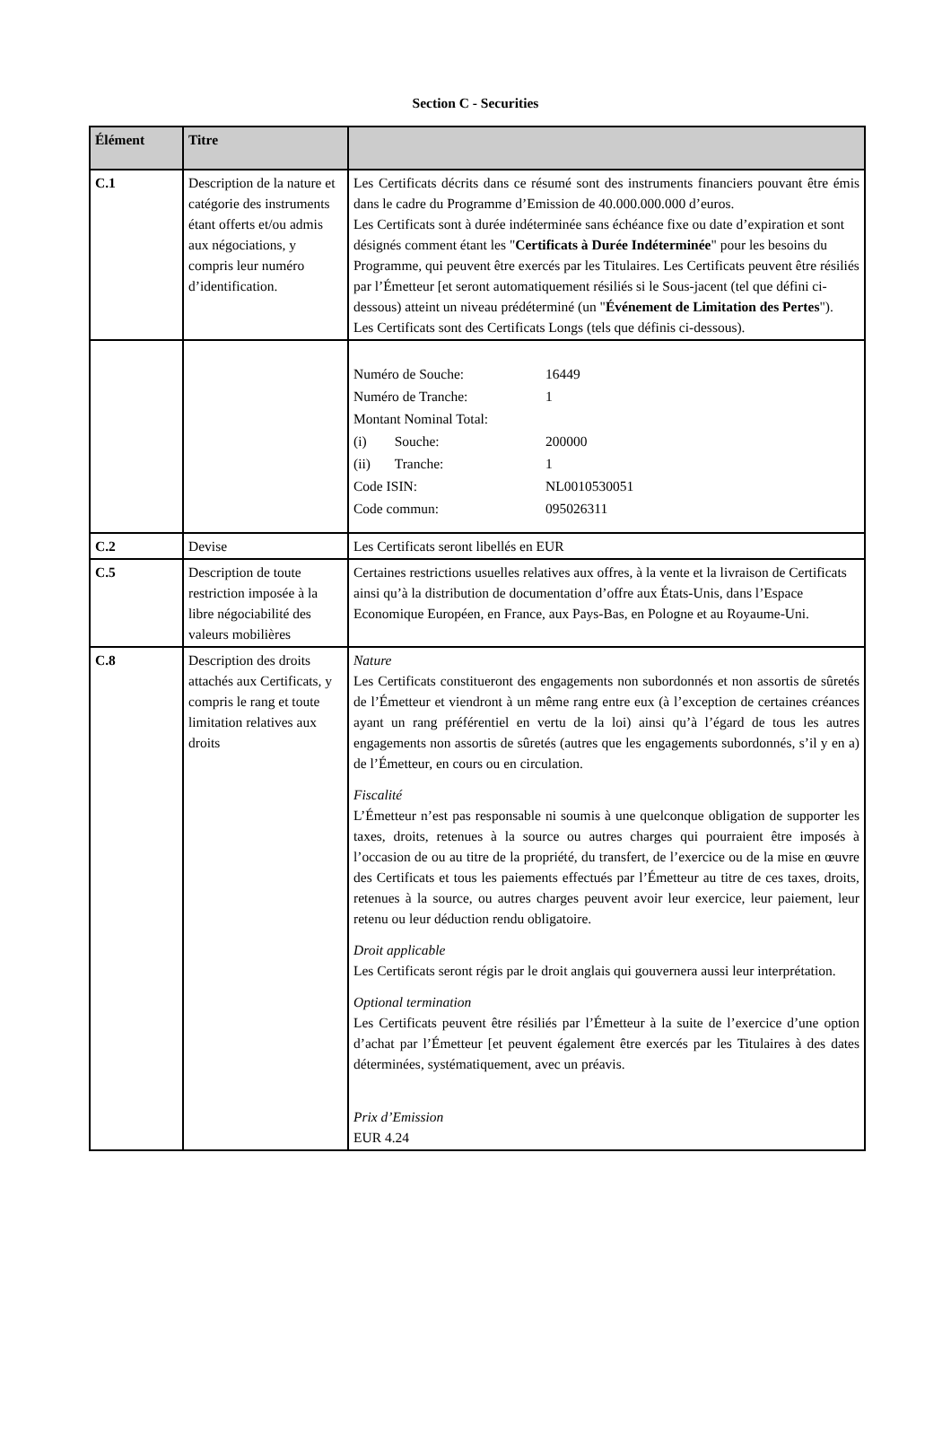Section C - Securities
| Élément | Titre | |
| --- | --- | --- |
| C.1 | Description de la nature et catégorie des instruments étant offerts et/ou admis aux négociations, y compris leur numéro d’identification. | Les Certificats décrits dans ce résumé sont des instruments financiers pouvant être émis dans le cadre du Programme d’Emission de 40.000.000.000 d’euros. Les Certificats sont à durée indéterminée sans échéance fixe ou date d’expiration et sont désignés comment étant les " Certificats à Durée Indéterminée " pour les besoins du Programme, qui peuvent être exercés par les Titulaires. Les Certificats peuvent être résiliés par l’Émetteur [et seront automatiquement résiliés si le Sous-jacent (tel que défini ci-dessous) atteint un niveau prédéterminé (un " Événement de Limitation des Pertes "). Les Certificats sont des Certificats Longs (tels que définis ci-dessous). |
| | | / Numéro de Souche: / 16449 / / Numéro de Tranche: / 1 / / Montant Nominal Total: / / / (i) Souche: / 200000 / / (ii) Tranche: / 1 / / Code ISIN: / NL0010530051 / / Code commun: / 095026311 / |
| C.2 | Devise | Les Certificats seront libellés en EUR |
| C.5 | Description de toute restriction imposée à la libre négociabilité des valeurs mobilières | Certaines restrictions usuelles relatives aux offres, à la vente et la livraison de Certificats ainsi qu’à la distribution de documentation d’offre aux États-Unis, dans l’Espace Economique Européen, en France, aux Pays-Bas, en Pologne et au Royaume-Uni. |
| C.8 | Description des droits attachés aux Certificats, y compris le rang et toute limitation relatives aux droits | Nature Les Certificats constitueront des engagements non subordonnés et non assortis de sûretés de l’Émetteur et viendront à un même rang entre eux (à l’exception de certaines créances ayant un rang préférentiel en vertu de la loi) ainsi qu’à l’égard de tous les autres engagements non assortis de sûretés (autres que les engagements subordonnés, s’il y en a) de l’Émetteur, en cours ou en circulation. Fiscalité L’Émetteur n’est pas responsable ni soumis à une quelconque obligation de supporter les taxes, droits, retenues à la source ou autres charges qui pourraient être imposés à l’occasion de ou au titre de la propriété, du transfert, de l’exercice ou de la mise en œuvre des Certificats et tous les paiements effectués par l’Émetteur au titre de ces taxes, droits, retenues à la source, ou autres charges peuvent avoir leur exercice, leur paiement, leur retenu ou leur déduction rendu obligatoire. Droit applicable Les Certificats seront régis par le droit anglais qui gouvernera aussi leur interprétation. Optional termination Les Certificats peuvent être résiliés par l’Émetteur à la suite de l’exercice d’une option d’achat par l’Émetteur [et peuvent également être exercés par les Titulaires à des dates déterminées, systématiquement, avec un préavis. Prix d’Emission EUR 4.24 |